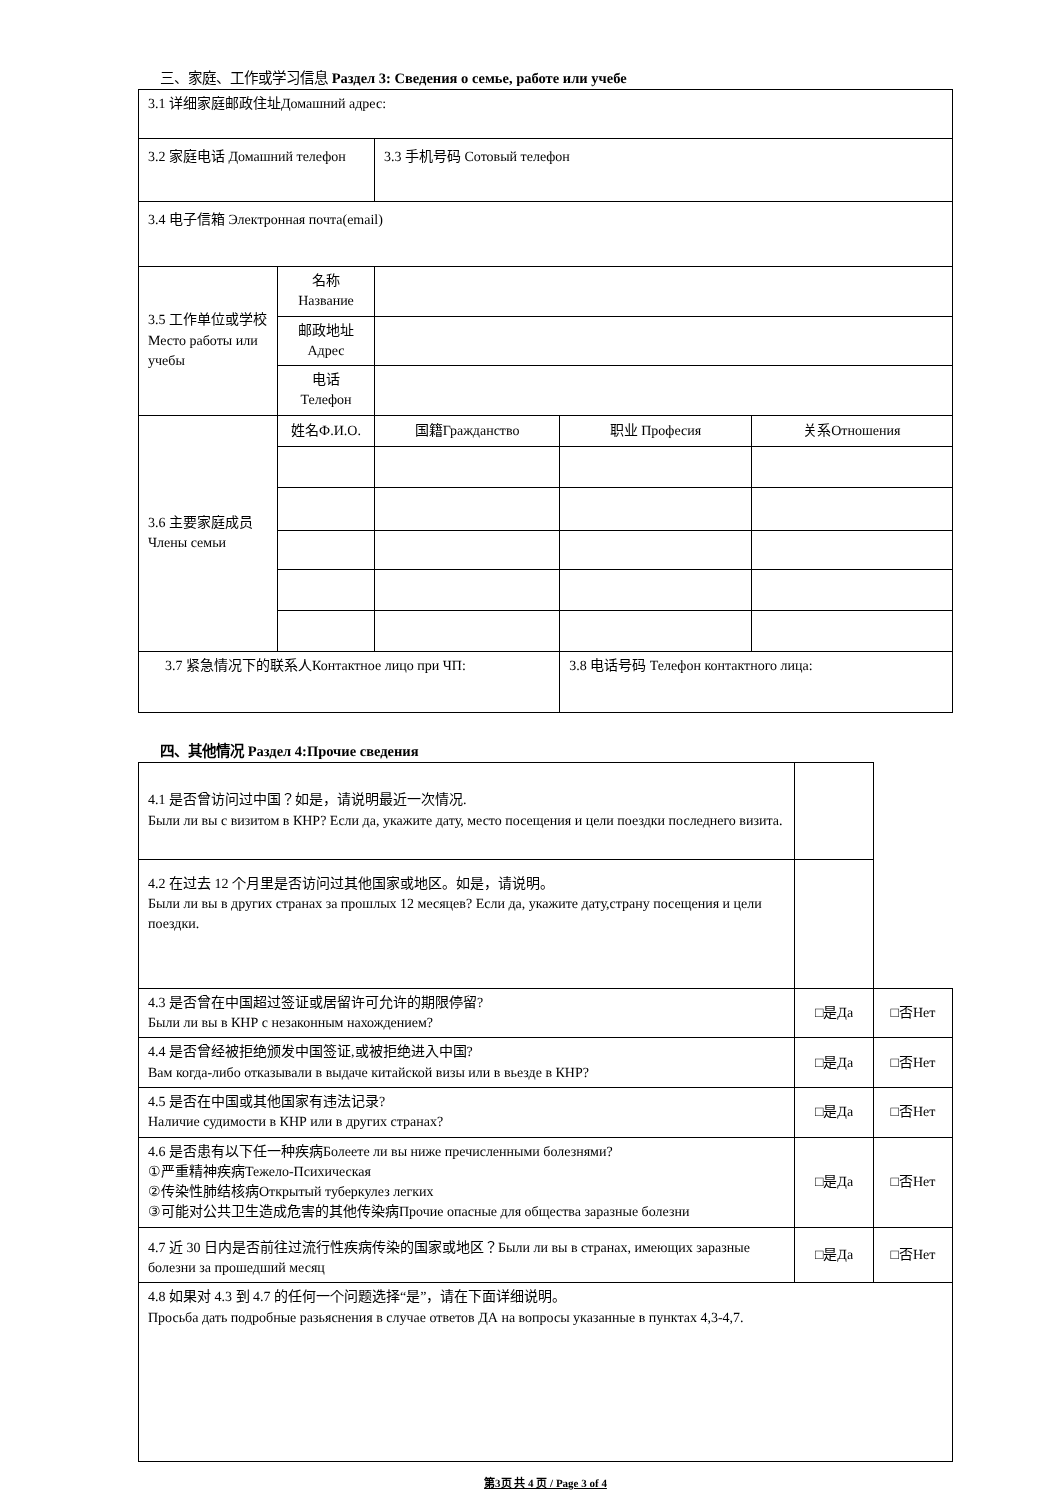三、家庭、工作或学习信息 Раздел 3: Сведения о семье, работе или учебе
| 3.1 详细家庭邮政住址Домашний адрес: | | | | | |
| 3.2 家庭电话 Домашний телефон | | | 3.3 手机号码 Сотовый телефон | | |
| 3.4 电子信箱 Электронная почта(email) | | | | | |
| 3.5 工作单位或学校 Место работы или учебы | 名称 Название | | | | |
| | 邮政地址 Адрес | | | | |
| | 电话 Телефон | | | | |
| 3.6 主要家庭成员 Члены семьи | 姓名Ф.И.О. | | 国籍Гражданство | 职业 Професия | 关系Отношения |
| 3.7 紧急情况下的联系人Контактное лицо при ЧП: | | | | 3.8 电话号码 Телефон контактного лица: | |
四、其他情况 Раздел 4:Прочие сведения
| 4.1 是否曾访问过中国？如是，请说明最近一次情况. Были ли вы с визитом в КНР? Если да, укажите дату, место посещения и цели поездки последнего визита. | | | |
| 4.2 在过去 12 个月里是否访问过其他国家或地区。如是，请说明。 Были ли вы в других странах за прошлых 12 месяцев? Если да, укажите дату,страну посещения и цели поездки. | | | |
| 4.3 是否曾在中国超过签证或居留许可允许的期限停留? Были ли вы в КНР с незаконным нахождением? | | □是Да | □否Нет |
| 4.4 是否曾经被拒绝颁发中国签证,或被拒绝进入中国? Вам когда-либо отказывали в выдаче китайской визы или в вьезде в КНР? | | □是Да | □否Нет |
| 4.5 是否在中国或其他国家有违法记录? Наличие судимости в КНР или в других странах? | | □是Да | □否Нет |
| 4.6 是否患有以下任一种疾病Болеете ли вы ниже пречисленными болезнями? ①严重精神疾病Тежело-Психическая ②传染性肺结核病Открытый туберкулез легких ③可能对公共卫生造成危害的其他传染病Прочие опасные для общества заразные болезни | | □是Да | □否Нет |
| 4.7 近 30 日内是否前往过流行性疾病传染的国家或地区？Были ли вы в странах, имеющих заразные болезни за прошедший месяц | | □是Да | □否Нет |
| 4.8 如果对 4.3 到 4.7 的任何一个问题选择“是”，请在下面详细说明。 Просьба дать подробные разьяснения в случае ответов ДА на вопросы указанные в пунктах 4,3-4,7. | | | |
第3页 共 4 页 / Page 3 of 4